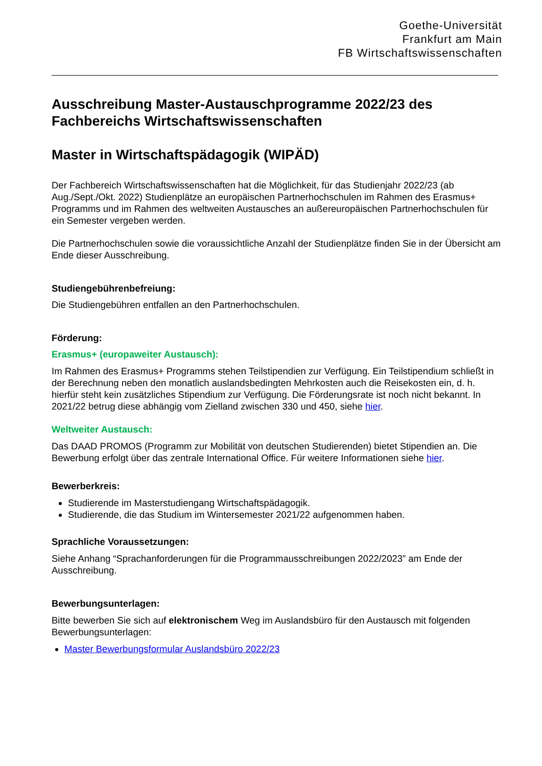Goethe-Universität
Frankfurt am Main
FB Wirtschaftswissenschaften
Ausschreibung Master-Austauschprogramme 2022/23 des Fachbereichs Wirtschaftswissenschaften
Master in Wirtschaftspädagogik (WIPÄD)
Der Fachbereich Wirtschaftswissenschaften hat die Möglichkeit, für das Studienjahr 2022/23 (ab Aug./Sept./Okt. 2022) Studienplätze an europäischen Partnerhochschulen im Rahmen des Erasmus+ Programms und im Rahmen des weltweiten Austausches an außereuropäischen Partnerhochschulen für ein Semester vergeben werden.
Die Partnerhochschulen sowie die voraussichtliche Anzahl der Studienplätze finden Sie in der Übersicht am Ende dieser Ausschreibung.
Studiengebührenbefreiung:
Die Studiengebühren entfallen an den Partnerhochschulen.
Förderung:
Erasmus+ (europaweiter Austausch):
Im Rahmen des Erasmus+ Programms stehen Teilstipendien zur Verfügung. Ein Teilstipendium schließt in der Berechnung neben den monatlich auslandsbedingten Mehrkosten auch die Reisekosten ein, d. h. hierfür steht kein zusätzliches Stipendium zur Verfügung. Die Förderungsrate ist noch nicht bekannt. In 2021/22 betrug diese abhängig vom Zielland zwischen 330 und 450, siehe hier.
Weltweiter Austausch:
Das DAAD PROMOS (Programm zur Mobilität von deutschen Studierenden) bietet Stipendien an. Die Bewerbung erfolgt über das zentrale International Office. Für weitere Informationen siehe hier.
Bewerberkreis:
Studierende im Masterstudiengang Wirtschaftspädagogik.
Studierende, die das Studium im Wintersemester 2021/22 aufgenommen haben.
Sprachliche Voraussetzungen:
Siehe Anhang “Sprachanforderungen für die Programmausschreibungen 2022/2023” am Ende der Ausschreibung.
Bewerbungsunterlagen:
Bitte bewerben Sie sich auf elektronischem Weg im Auslandsbüro für den Austausch mit folgenden Bewerbungsunterlagen:
Master Bewerbungsformular Auslandsbüro 2022/23